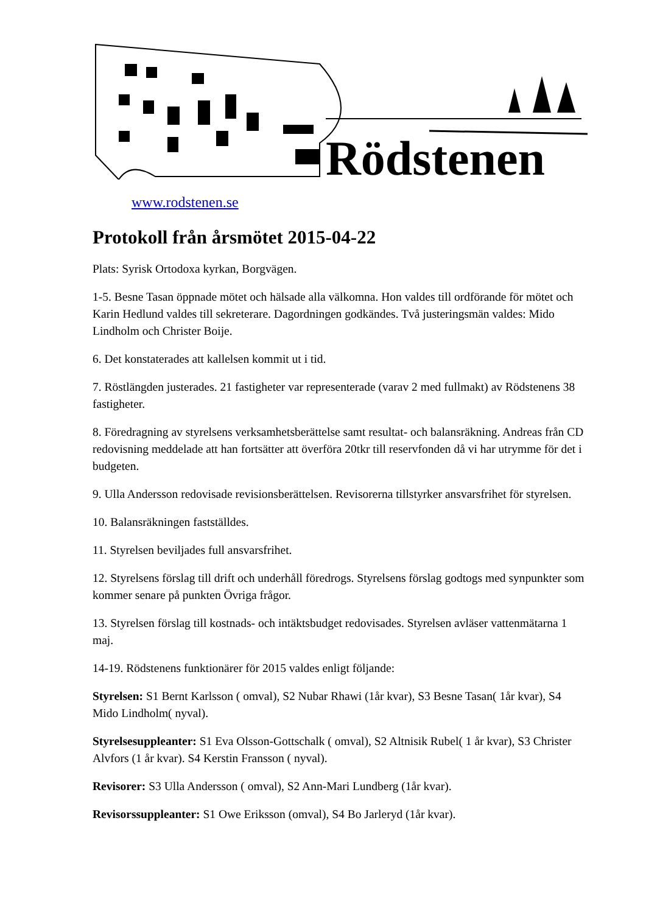Rödstenen
www.rodstenen.se
Protokoll från årsmötet 2015-04-22
Plats: Syrisk Ortodoxa kyrkan, Borgvägen.
1-5. Besne Tasan öppnade mötet och hälsade alla välkomna. Hon valdes till ordförande för mötet och Karin Hedlund valdes till sekreterare. Dagordningen godkändes. Två justeringsmän valdes: Mido Lindholm och Christer Boije.
6. Det konstaterades att kallelsen kommit ut i tid.
7. Röstlängden justerades. 21 fastigheter var representerade (varav 2 med fullmakt) av Rödstenens 38 fastigheter.
8. Föredragning av styrelsens verksamhetsberättelse samt resultat- och balansräkning. Andreas från CD redovisning meddelade att han fortsätter att överföra 20tkr till reservfonden då vi har utrymme för det i budgeten.
9. Ulla Andersson redovisade revisionsberättelsen. Revisorerna tillstyrker ansvarsfrihet för styrelsen.
10. Balansräkningen fastställdes.
11. Styrelsen beviljades full ansvarsfrihet.
12. Styrelsens förslag till drift och underhåll föredrogs. Styrelsens förslag godtogs med synpunkter som kommer senare på punkten Övriga frågor.
13. Styrelsen förslag till kostnads- och intäktsbudget redovisades. Styrelsen avläser vattenmätarna 1 maj.
14-19. Rödstenens funktionärer för 2015 valdes enligt följande:
Styrelsen: S1 Bernt Karlsson ( omval), S2 Nubar Rhawi (1år kvar), S3 Besne Tasan( 1år kvar), S4 Mido Lindholm( nyval).
Styrelsesuppleanter: S1 Eva Olsson-Gottschalk ( omval), S2 Altnisik Rubel( 1 år kvar), S3 Christer Alvfors (1 år kvar). S4 Kerstin Fransson ( nyval).
Revisorer: S3 Ulla Andersson ( omval), S2 Ann-Mari Lundberg (1år kvar).
Revisorssuppleanter: S1 Owe Eriksson (omval), S4 Bo Jarleryd (1år kvar).